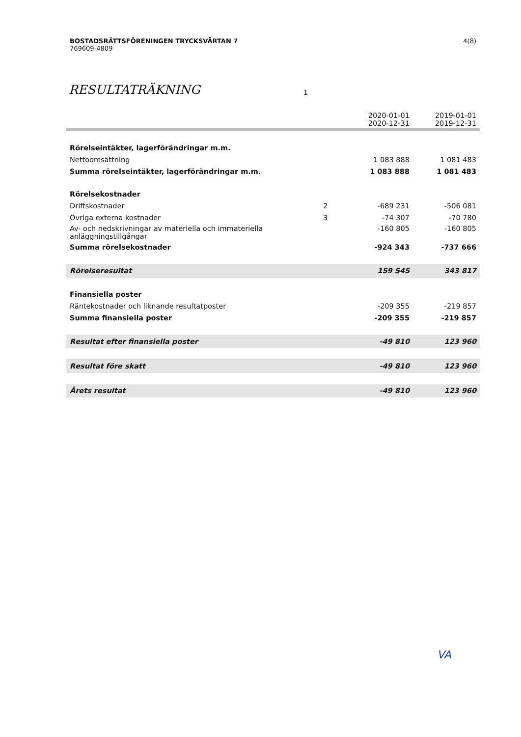4(8) BOSTADSRÄTTSFÖRENINGEN TRYCKSVÄRTAN 7
769609-4809
RESULTATRÄKNING 1
| | | 2020-01-01 2020-12-31 | 2019-01-01 2019-12-31 |
| --- | --- | --- | --- |
| Rörelseintäkter, lagerförändringar m.m. | | | |
| Nettoomsättning | | 1 083 888 | 1 081 483 |
| Summa rörelseintäkter, lagerförändringar m.m. | | 1 083 888 | 1 081 483 |
| Rörelsekostnader | | | |
| Driftskostnader | 2 | -689 231 | -506 081 |
| Övriga externa kostnader | 3 | -74 307 | -70 780 |
| Av- och nedskrivningar av materiella och immateriella anläggningstillgångar | | -160 805 | -160 805 |
| Summa rörelsekostnader | | -924 343 | -737 666 |
| Rörelseresultat | | 159 545 | 343 817 |
| Finansiella poster | | | |
| Räntekostnader och liknande resultatposter | | -209 355 | -219 857 |
| Summa finansiella poster | | -209 355 | -219 857 |
| Resultat efter finansiella poster | | -49 810 | 123 960 |
| Resultat före skatt | | -49 810 | 123 960 |
| Årets resultat | | -49 810 | 123 960 |
VA